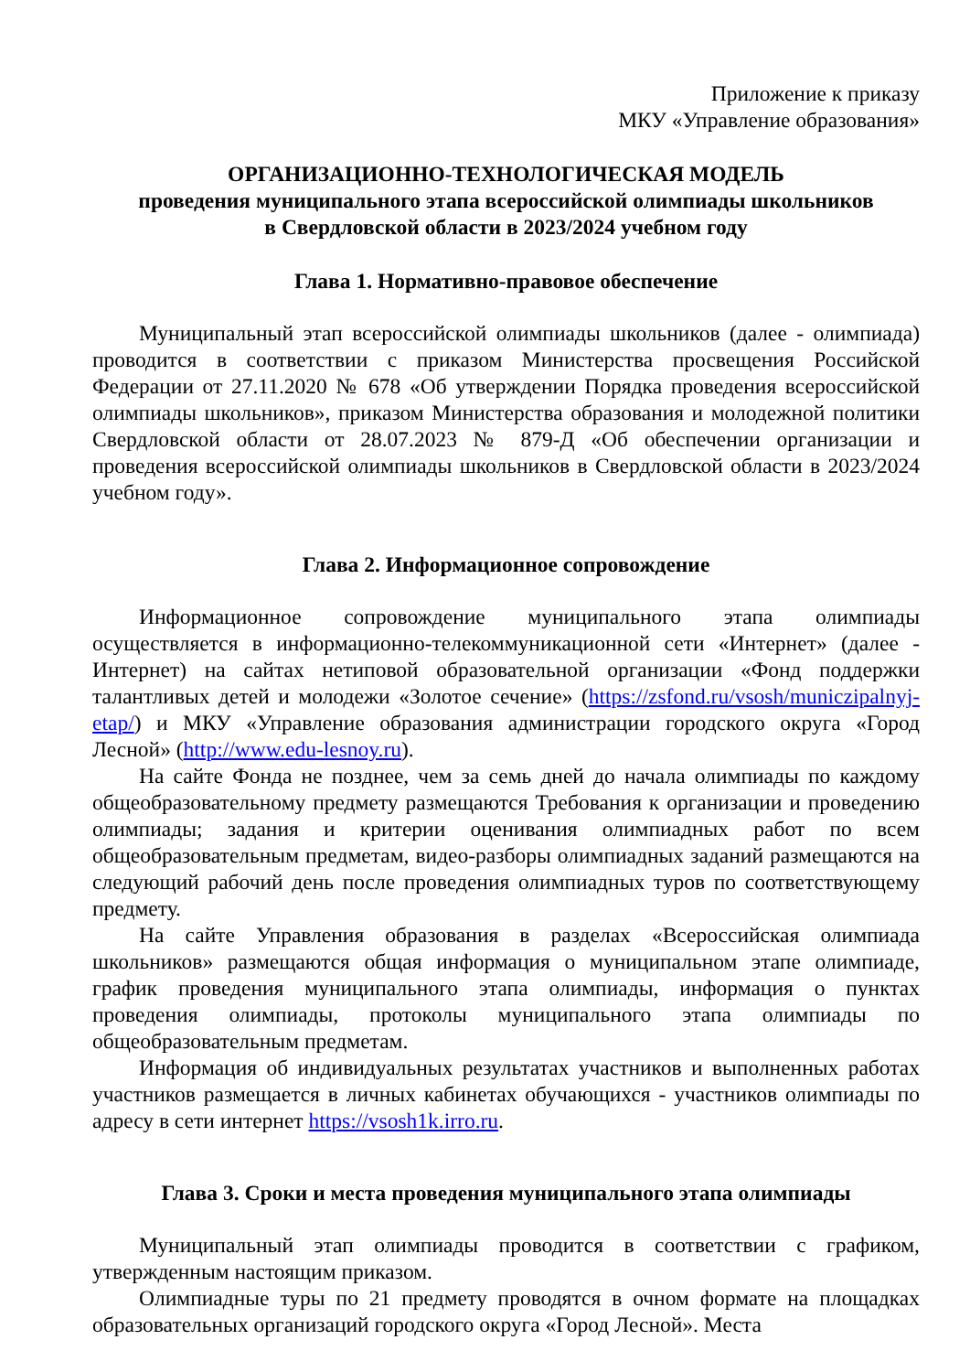Приложение к приказу
МКУ «Управление образования»
ОРГАНИЗАЦИОННО-ТЕХНОЛОГИЧЕСКАЯ МОДЕЛЬ
проведения муниципального этапа всероссийской олимпиады школьников
в Свердловской области в 2023/2024 учебном году
Глава 1. Нормативно-правовое обеспечение
Муниципальный этап всероссийской олимпиады школьников (далее - олимпиада) проводится в соответствии с приказом Министерства просвещения Российской Федерации от 27.11.2020 № 678 «Об утверждении Порядка проведения всероссийской олимпиады школьников», приказом Министерства образования и молодежной политики Свердловской области от 28.07.2023 № 879-Д «Об обеспечении организации и проведения всероссийской олимпиады школьников в Свердловской области в 2023/2024 учебном году».
Глава 2. Информационное сопровождение
Информационное сопровождение муниципального этапа олимпиады осуществляется в информационно-телекоммуникационной сети «Интернет» (далее - Интернет) на сайтах нетиповой образовательной организации «Фонд поддержки талантливых детей и молодежи «Золотое сечение» (https://zsfond.ru/vsosh/municzipalnyj-etap/) и МКУ «Управление образования администрации городского округа «Город Лесной» (http://www.edu-lesnoy.ru).
На сайте Фонда не позднее, чем за семь дней до начала олимпиады по каждому общеобразовательному предмету размещаются Требования к организации и проведению олимпиады; задания и критерии оценивания олимпиадных работ по всем общеобразовательным предметам, видео-разборы олимпиадных заданий размещаются на следующий рабочий день после проведения олимпиадных туров по соответствующему предмету.
На сайте Управления образования в разделах «Всероссийская олимпиада школьников» размещаются общая информация о муниципальном этапе олимпиаде, график проведения муниципального этапа олимпиады, информация о пунктах проведения олимпиады, протоколы муниципального этапа олимпиады по общеобразовательным предметам.
Информация об индивидуальных результатах участников и выполненных работах участников размещается в личных кабинетах обучающихся - участников олимпиады по адресу в сети интернет https://vsosh1k.irro.ru.
Глава 3. Сроки и места проведения муниципального этапа олимпиады
Муниципальный этап олимпиады проводится в соответствии с графиком, утвержденным настоящим приказом.
Олимпиадные туры по 21 предмету проводятся в очном формате на площадках образовательных организаций городского округа «Город Лесной». Места